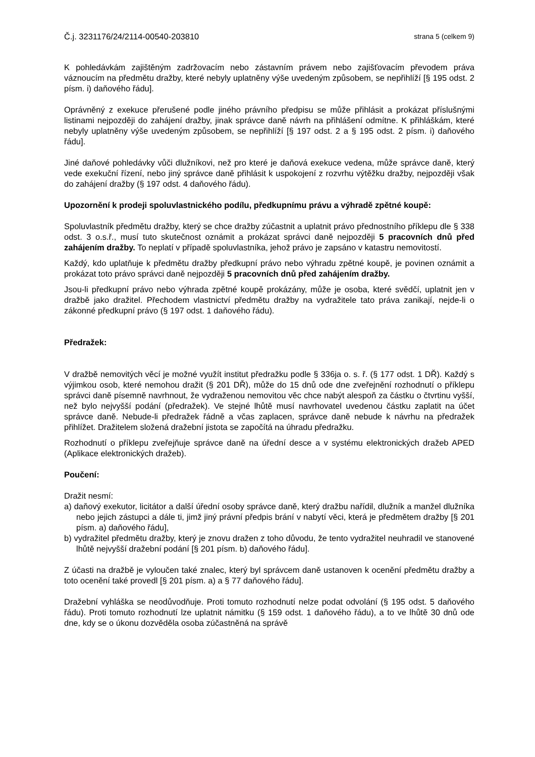Č.j. 3231176/24/2114-00540-203810 strana 5 (celkem 9)
K pohledávkám zajištěným zadržovacím nebo zástavním právem nebo zajišťovacím převodem práva váznoucím na předmětu dražby, které nebyly uplatněny výše uvedeným způsobem, se nepřihlíží [§ 195 odst. 2 písm. i) daňového řádu].
Oprávněný z exekuce přerušené podle jiného právního předpisu se může přihlásit a prokázat příslušnými listinami nejpozději do zahájení dražby, jinak správce daně návrh na přihlášení odmítne. K přihláškám, které nebyly uplatněny výše uvedeným způsobem, se nepřihlíží [§ 197 odst. 2 a § 195 odst. 2 písm. i) daňového řádu].
Jiné daňové pohledávky vůči dlužníkovi, než pro které je daňová exekuce vedena, může správce daně, který vede exekuční řízení, nebo jiný správce daně přihlásit k uspokojení z rozvrhu výtěžku dražby, nejpozději však do zahájení dražby (§ 197 odst. 4 daňového řádu).
Upozornění k prodeji spoluvlastnického podílu, předkupnímu právu a výhradě zpětné koupě:
Spoluvlastník předmětu dražby, který se chce dražby zúčastnit a uplatnit právo přednostního příklepu dle § 338 odst. 3 o.s.ř., musí tuto skutečnost oznámit a prokázat správci daně nejpozději 5 pracovních dnů před zahájením dražby. To neplatí v případě spoluvlastníka, jehož právo je zapsáno v katastru nemovitostí.
Každý, kdo uplatňuje k předmětu dražby předkupní právo nebo výhradu zpětné koupě, je povinen oznámit a prokázat toto právo správci daně nejpozději 5 pracovních dnů před zahájením dražby.
Jsou-li předkupní právo nebo výhrada zpětné koupě prokázány, může je osoba, které svědčí, uplatnit jen v dražbě jako dražitel. Přechodem vlastnictví předmětu dražby na vydražitele tato práva zanikají, nejde-li o zákonné předkupní právo (§ 197 odst. 1 daňového řádu).
Předražek:
V dražbě nemovitých věcí je možné využít institut předražku podle § 336ja o. s. ř. (§ 177 odst. 1 DŘ). Každý s výjimkou osob, které nemohou dražit (§ 201 DŘ), může do 15 dnů ode dne zveřejnění rozhodnutí o příklepu správci daně písemně navrhnout, že vydraženou nemovitou věc chce nabýt alespoň za částku o čtvrtinu vyšší, než bylo nejvyšší podání (předražek). Ve stejné lhůtě musí navrhovatel uvedenou částku zaplatit na účet správce daně. Nebude-li předražek řádně a včas zaplacen, správce daně nebude k návrhu na předražek přihlížet. Dražitelem složená dražební jistota se započítá na úhradu předražku.
Rozhodnutí o příklepu zveřejňuje správce daně na úřední desce a v systému elektronických dražeb APED (Aplikace elektronických dražeb).
Poučení:
Dražit nesmí:
a) daňový exekutor, licitátor a další úřední osoby správce daně, který dražbu nařídil, dlužník a manžel dlužníka nebo jejich zástupci a dále ti, jimž jiný právní předpis brání v nabytí věci, která je předmětem dražby [§ 201 písm. a) daňového řádu],
b) vydražitel předmětu dražby, který je znovu dražen z toho důvodu, že tento vydražitel neuhradil ve stanovené lhůtě nejvyšší dražební podání [§ 201 písm. b) daňového řádu].
Z účasti na dražbě je vyloučen také znalec, který byl správcem daně ustanoven k ocenění předmětu dražby a toto ocenění také provedl [§ 201 písm. a) a § 77 daňového řádu].
Dražební vyhláška se neodůvodňuje. Proti tomuto rozhodnutí nelze podat odvolání (§ 195 odst. 5 daňového řádu). Proti tomuto rozhodnutí lze uplatnit námitku (§ 159 odst. 1 daňového řádu), a to ve lhůtě 30 dnů ode dne, kdy se o úkonu dozvěděla osoba zúčastněná na správě